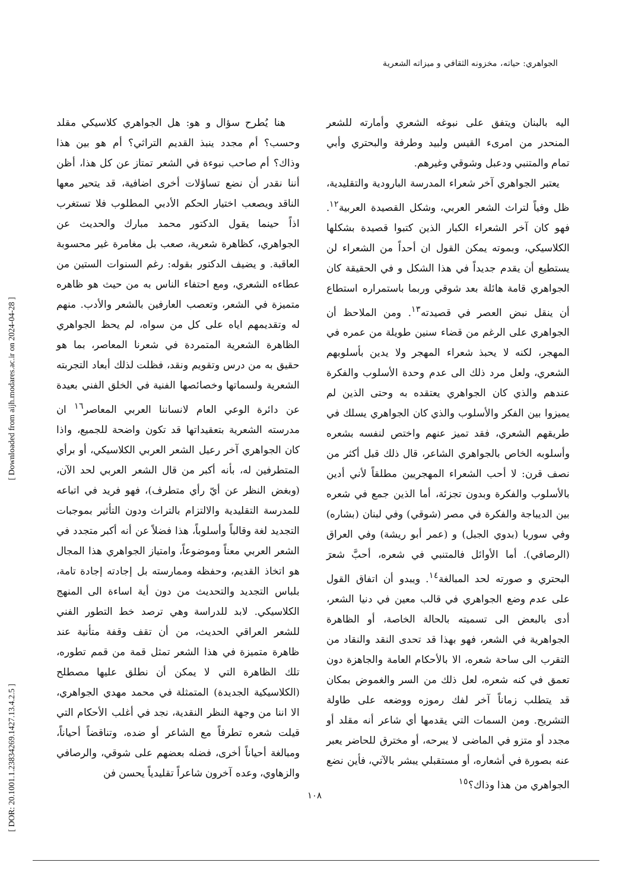[ Downloaded from aijh.modares.ac.ir on 2024-04-28 ]
[ DOR: 20.1001.1.23834269.1427.13.4.2.5 ]
الجواهري: حياته، مخزونه الثقافي و ميزاته الشعرية
اليه بالبنان ويتفق على نبوغه الشعري وأمارته للشعر المنحدر من امرىء القيس ولبيد وطرفة والبحتري وأبي تمام والمتنبي ودعبل وشوقي وغيرهم.
يعتبر الجواهري آخر شعراء المدرسة البارودية والتقليدية، ظل وفياً لتراث الشعر العربي، وشكل القصيدة العربية<sup>١٢</sup>. فهو كان آخر الشعراء الكبار الذين كتبوا قصيدة بشكلها الكلاسيكي، وبموته يمكن القول ان أحداً من الشعراء لن يستطيع أن يقدم جديداً في هذا الشكل و في الحقيقة كان الجواهري قامة هائلة بعد شوقي وربما باستمراره استطاع أن ينقل نبض العصر في قصيدته<sup>١٣</sup>. ومن الملاحظ أن الجواهري على الرغم من قضاء سنين طويلة من عمره في المهجر، لكنه لا يحبذ شعراء المهجر ولا يدين بأسلوبهم الشعري، ولعل مرد ذلك الى عدم وحدة الأسلوب والفكرة عندهم والذي كان الجواهري يعتقده به وحتى الذين لم يميزوا بين الفكر والأسلوب والذي كان الجواهري يسلك في طريقهم الشعري، فقد تميز عنهم واختص لنفسه بشعره وأسلوبه الخاص بالجواهري الشاعر، قال ذلك قبل أكثر من نصف قرن: لا أحب الشعراء المهجريين مطلقاً لأني أدين بالأسلوب والفكرة وبدون تجزئة، أما الذين جمع في شعره بين الديباجة والفكرة في مصر (شوقي) وفي لبنان (بشاره) وفي سوريا (بدوي الجبل) و (عمر أبو ريشة) وفي العراق (الرصافي). أما الأوائل فالمتنبي في شعره، أحبَّ شعرَ البحتري و صورته لحد المبالغة<sup>١٤</sup>. ويبدو أن اتفاق القول على عدم وضع الجواهري في قالب معين في دنيا الشعر، أدى بالبعض الى تسميته بالحالة الخاصة، أو الظاهرة الجواهرية في الشعر، فهو بهذا قد تحدى النقد والنقاد من التقرب الى ساحة شعره، الا بالأحكام العامة والجاهزة دون تعمق في كنه شعره، لعل ذلك من السر والغموض بمكان قد يتطلب زماناً آخر لفك رموزه ووضعه على طاولة التشريح. ومن السمات التي يقدمها أي شاعر أنه مقلد أو مجدد أو متزو في الماضى لا يبرحه، أو مخترق للحاضر يعبر عنه بصورة في أشعاره، أو مستقبلي يبشر بالآتي، فأين نضع الجواهري من هذا وذاك؟<sup>١٥</sup>
هنا يُطرح سؤال و هو: هل الجواهري كلاسيكي مقلد وحسب؟ أم مجدد ينبذ القديم التراثي؟ أم هو بين هذا وذاك؟ أم صاحب نبوءة في الشعر تمتاز عن كل هذا، أظن أننا نقدر أن نضع تساؤلات أخرى اضافية، قد يتحير معها الناقد ويصعب اختيار الحكم الأدبي المطلوب فلا تستغرب اذاً حينما يقول الدكتور محمد مبارك والحديث عن الجواهري، كظاهرة شعرية، صعب بل مغامرة غير محسوبة العاقبة. و يضيف الدكتور بقوله: رغم السنوات الستين من عطاءه الشعري، ومع احتفاء الناس به من حيث هو ظاهره متميزة في الشعر، وتعصب العارفين بالشعر والأدب. منهم له وتقديمهم اياه على كل من سواه، لم يحظ الجواهري الظاهرة الشعرية المتمردة في شعرنا المعاصر، بما هو حقيق به من درس وتقويم ونقد، فظلت لذلك أبعاد التجربته الشعرية ولسماتها وخصائصها الفنية في الخلق الفني بعيدة عن دائرة الوعي العام لانساننا العربي المعاصر<sup>١٦</sup> ان مدرسته الشعرية بتعقيداتها قد تكون واضحة للجميع، واذا كان الجواهري آخر رعيل الشعر العربي الكلاسيكي، أو برأي المتطرفين له، بأنه أكبر من قال الشعر العربي لحد الآن، (وبغض النظر عن أيّ رأي متطرف)، فهو فريد في اتباعه للمدرسة التقليدية والالتزام بالتراث ودون التأثير بموجبات التجديد لغة وقالباً وأسلوباً، هذا فضلاً عن أنه أكبر متجدد في الشعر العربي معناً وموضوعاً، وامتياز الجواهري هذا المجال هو اتخاذ القديم، وحفظه وممارسته بل إجادته إجادة تامة، بلباس التجديد والتحديث من دون أية اساءة الى المنهج الكلاسيكي. لابد للدراسة وهي ترصد خط التطور الفني للشعر العراقي الحديث، من أن تقف وقفة متأنية عند ظاهرة متميزة في هذا الشعر تمثل قمة من قمم تطوره، تلك الظاهرة التي لا يمكن أن نطلق عليها مصطلح (الكلاسيكية الجديدة) المتمثلة في محمد مهدي الجواهري، الا اننا من وجهة النظر النقدية، نجد في أغلب الأحكام التي قيلت شعره تطرفاً مع الشاعر أو ضده، وتناقضاً أحياناً، ومبالغة أحياناً أخرى، فضله بعضهم على شوقي، والرصافي والزهاوي، وعده آخرون شاعراً تقليدياً يحسن فن
١٠٨